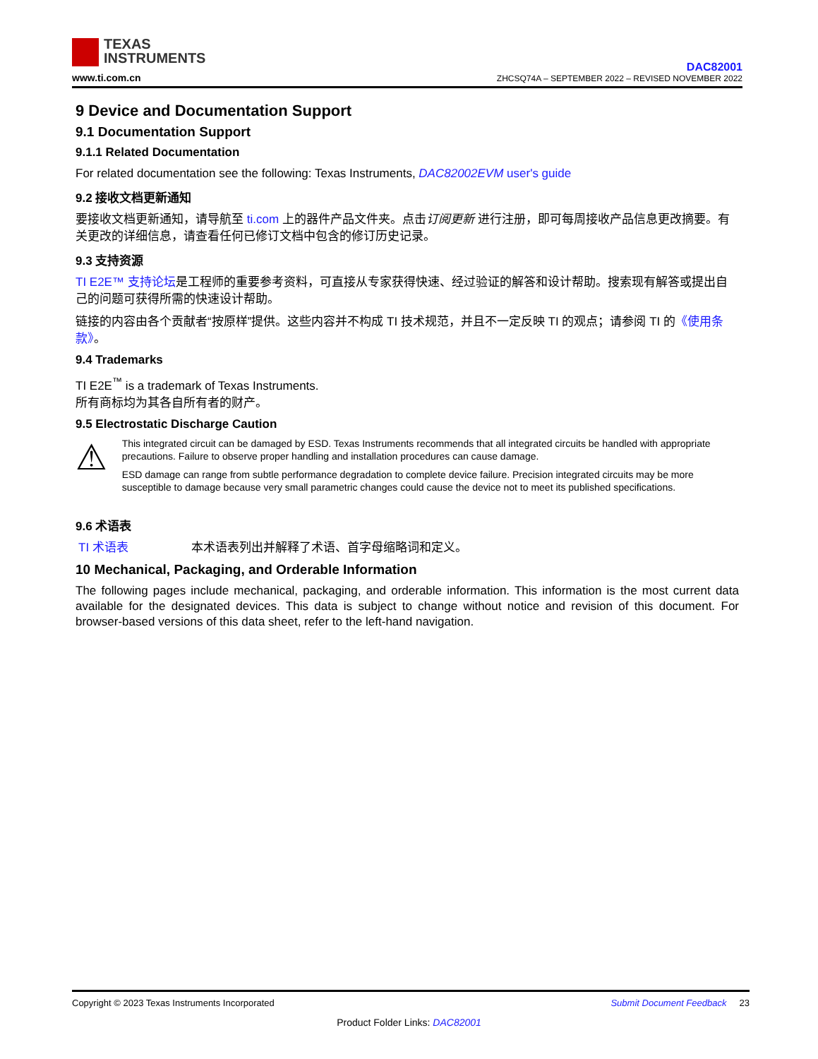TEXAS
INSTRUMENTS
www.ti.com.cn
DAC82001
ZHCSQ74A – SEPTEMBER 2022 – REVISED NOVEMBER 2022
9 Device and Documentation Support
9.1 Documentation Support
9.1.1 Related Documentation
For related documentation see the following: Texas Instruments, DAC82002EVM user's guide
9.2 接收文档更新通知
要接收文档更新通知，请导航至 ti.com 上的器件产品文件夹。点击订阅更新 进行注册，即可每周接收产品信息更改摘要。有关更改的详细信息，请查看任何已修订文档中包含的修订历史记录。
9.3 支持资源
TI E2E™ 支持论坛是工程师的重要参考资料，可直接从专家获得快速、经过验证的解答和设计帮助。搜索现有解答或提出自己的问题可获得所需的快速设计帮助。
链接的内容由各个贡献者“按原样”提供。这些内容并不构成 TI 技术规范，并且不一定反映 TI 的观点；请参阅 TI 的《使用条款》。
9.4 Trademarks
TI E2E<sup>™</sup> is a trademark of Texas Instruments.
所有商标均为其各自所有者的财产。
9.5 Electrostatic Discharge Caution
⚠
This integrated circuit can be damaged by ESD. Texas Instruments recommends that all integrated circuits be handled with appropriate precautions. Failure to observe proper handling and installation procedures can cause damage.
ESD damage can range from subtle performance degradation to complete device failure. Precision integrated circuits may be more susceptible to damage because very small parametric changes could cause the device not to meet its published specifications.
9.6 术语表
TI 术语表 本术语表列出并解释了术语、首字母缩略词和定义。
10 Mechanical, Packaging, and Orderable Information
The following pages include mechanical, packaging, and orderable information. This information is the most current data available for the designated devices. This data is subject to change without notice and revision of this document. For browser-based versions of this data sheet, refer to the left-hand navigation.
Copyright © 2023 Texas Instruments Incorporated Submit Document Feedback 23
Product Folder Links: DAC82001